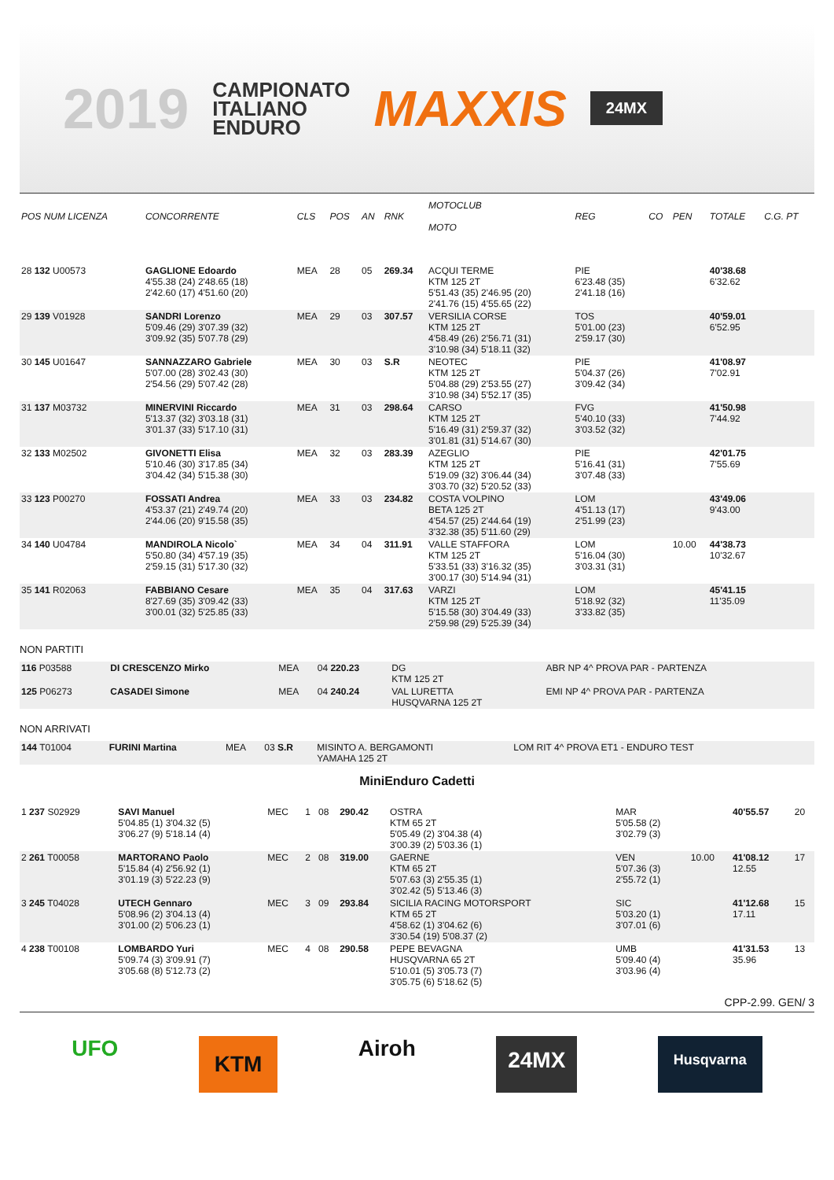2019
CAMPIONATO
ITALIANO
ENDURO
MAXXIS
24MX
| POS NUM LICENZA | CONCORRENTE | CLS | POS | AN | RNK | MOTOCLUB MOTO | REG | CO | PEN | TOTALE | C.G. PT |
| --- | --- | --- | --- | --- | --- | --- | --- | --- | --- | --- | --- |
| 28 132 U00573 | GAGLIONE Edoardo 4'55.38 (24) 2'48.65 (18) 2'42.60 (17) 4'51.60 (20) | MEA | 28 | 05 | 269.34 | ACQUI TERME KTM 125 2T 5'51.43 (35) 2'46.95 (20) 2'41.76 (15) 4'55.65 (22) | PIE 6'23.48 (35) 2'41.18 (16) | | | 40'38.68 6'32.62 | |
| 29 139 V01928 | SANDRI Lorenzo 5'09.46 (29) 3'07.39 (32) 3'09.92 (35) 5'07.78 (29) | MEA | 29 | 03 | 307.57 | VERSILIA CORSE KTM 125 2T 4'58.49 (26) 2'56.71 (31) 3'10.98 (34) 5'18.11 (32) | TOS 5'01.00 (23) 2'59.17 (30) | | | 40'59.01 6'52.95 | |
| 30 145 U01647 | SANNAZZARO Gabriele 5'07.00 (28) 3'02.43 (30) 2'54.56 (29) 5'07.42 (28) | MEA | 30 | 03 | S.R | NEOTEC KTM 125 2T 5'04.88 (29) 2'53.55 (27) 3'10.98 (34) 5'52.17 (35) | PIE 5'04.37 (26) 3'09.42 (34) | | | 41'08.97 7'02.91 | |
| 31 137 M03732 | MINERVINI Riccardo 5'13.37 (32) 3'03.18 (31) 3'01.37 (33) 5'17.10 (31) | MEA | 31 | 03 | 298.64 | CARSO KTM 125 2T 5'16.49 (31) 2'59.37 (32) 3'01.81 (31) 5'14.67 (30) | FVG 5'40.10 (33) 3'03.52 (32) | | | 41'50.98 7'44.92 | |
| 32 133 M02502 | GIVONETTI Elisa 5'10.46 (30) 3'17.85 (34) 3'04.42 (34) 5'15.38 (30) | MEA | 32 | 03 | 283.39 | AZEGLIO KTM 125 2T 5'19.09 (32) 3'06.44 (34) 3'03.70 (32) 5'20.52 (33) | PIE 5'16.41 (31) 3'07.48 (33) | | | 42'01.75 7'55.69 | |
| 33 123 P00270 | FOSSATI Andrea 4'53.37 (21) 2'49.74 (20) 2'44.06 (20) 9'15.58 (35) | MEA | 33 | 03 | 234.82 | COSTA VOLPINO BETA 125 2T 4'54.57 (25) 2'44.64 (19) 3'32.38 (35) 5'11.60 (29) | LOM 4'51.13 (17) 2'51.99 (23) | | | 43'49.06 9'43.00 | |
| 34 140 U04784 | MANDIROLA Nicolo` 5'50.80 (34) 4'57.19 (35) 2'59.15 (31) 5'17.30 (32) | MEA | 34 | 04 | 311.91 | VALLE STAFFORA KTM 125 2T 5'33.51 (33) 3'16.32 (35) 3'00.17 (30) 5'14.94 (31) | LOM 5'16.04 (30) 3'03.31 (31) | | 10.00 | 44'38.73 10'32.67 | |
| 35 141 R02063 | FABBIANO Cesare 8'27.69 (35) 3'09.42 (33) 3'00.01 (32) 5'25.85 (33) | MEA | 35 | 04 | 317.63 | VARZI KTM 125 2T 5'15.58 (30) 3'04.49 (33) 2'59.98 (29) 5'25.39 (34) | LOM 5'18.92 (32) 3'33.82 (35) | | | 45'41.15 11'35.09 | |
NON PARTITI
| 116 P03588 | DI CRESCENZO Mirko | MEA | 04 220.23 | DG KTM 125 2T | ABR NP 4^ PROVA PAR - PARTENZA |
| 125 P06273 | CASADEI Simone | MEA | 04 240.24 | VAL LURETTA HUSQVARNA 125 2T | EMI NP 4^ PROVA PAR - PARTENZA |
NON ARRIVATI
| 144 T01004 | FURINI Martina | MEA | 03 S.R | MISINTO A. BERGAMONTI YAMAHA 125 2T | LOM RIT 4^ PROVA ET1 - ENDURO TEST |
MiniEnduro Cadetti
| 1 237 S02929 | SAVI Manuel 5'04.85 (1) 3'04.32 (5) 3'06.27 (9) 5'18.14 (4) | MEC | 1 | 08 | 290.42 | OSTRA KTM 65 2T 5'05.49 (2) 3'04.38 (4) 3'00.39 (2) 5'03.36 (1) | MAR 5'05.58 (2) 3'02.79 (3) | | 40'55.57 | 20 |
| 2 261 T00058 | MARTORANO Paolo 5'15.84 (4) 2'56.92 (1) 3'01.19 (3) 5'22.23 (9) | MEC | 2 | 08 | 319.00 | GAERNE KTM 65 2T 5'07.63 (3) 2'55.35 (1) 3'02.42 (5) 5'13.46 (3) | VEN 5'07.36 (3) 2'55.72 (1) | 10.00 | 41'08.12 12.55 | 17 |
| 3 245 T04028 | UTECH Gennaro 5'08.96 (2) 3'04.13 (4) 3'01.00 (2) 5'06.23 (1) | MEC | 3 | 09 | 293.84 | SICILIA RACING MOTORSPORT KTM 65 2T 4'58.62 (1) 3'04.62 (6) 3'30.54 (19) 5'08.37 (2) | SIC 5'03.20 (1) 3'07.01 (6) | | 41'12.68 17.11 | 15 |
| 4 238 T00108 | LOMBARDO Yuri 5'09.74 (3) 3'09.91 (7) 3'05.68 (8) 5'12.73 (2) | MEC | 4 | 08 | 290.58 | PEPE BEVAGNA HUSQVARNA 65 2T 5'10.01 (5) 3'05.73 (7) 3'05.75 (6) 5'18.62 (5) | UMB 5'09.40 (4) 3'03.96 (4) | | 41'31.53 35.96 | 13 |
CPP-2.99. GEN/ 3
UFO KTM Airoh 24MX Husqvarna